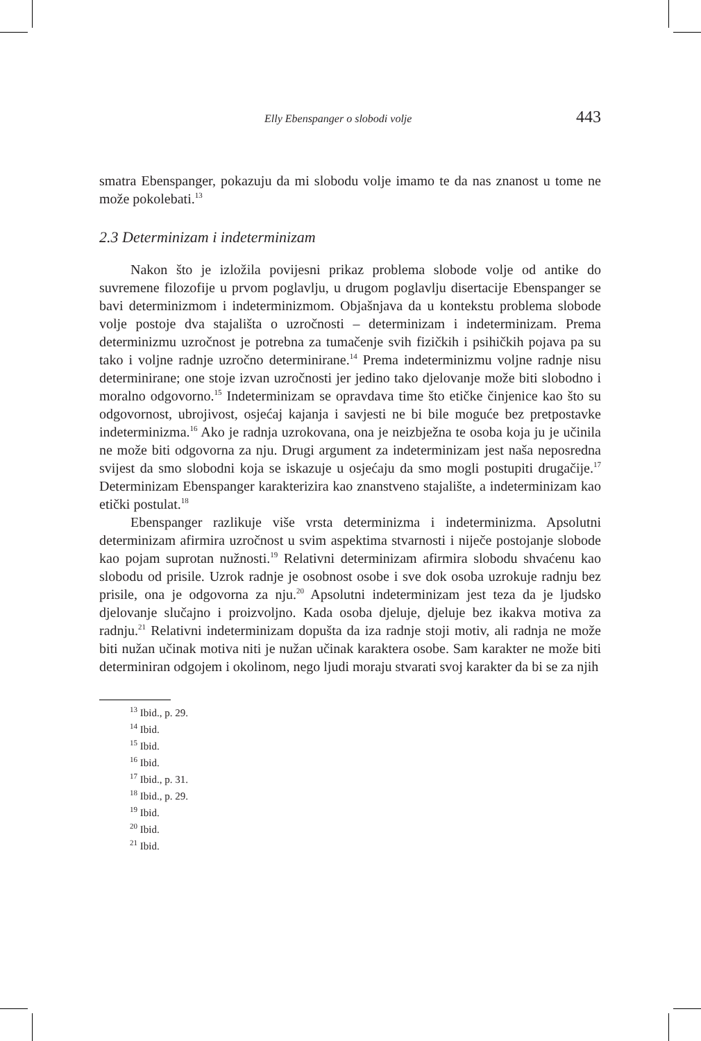Elly Ebenspanger o slobodi volje 443
smatra Ebenspanger, pokazuju da mi slobodu volje imamo te da nas znanost u tome ne može pokolebati.<sup>13</sup>
2.3 Determinizam i indeterminizam
Nakon što je izložila povijesni prikaz problema slobode volje od antike do suvremene filozofije u prvom poglavlju, u drugom poglavlju disertacije Ebenspanger se bavi determinizmom i indeterminizmom. Objašnjava da u kontekstu problema slobode volje postoje dva stajališta o uzročnosti – determinizam i indeterminizam. Prema determinizmu uzročnost je potrebna za tumačenje svih fizičkih i psihičkih pojava pa su tako i voljne radnje uzročno determinirane.<sup>14</sup> Prema indeterminizmu voljne radnje nisu determinirane; one stoje izvan uzročnosti jer jedino tako djelovanje može biti slobodno i moralno odgovorno.<sup>15</sup> Indeterminizam se opravdava time što etičke činjenice kao što su odgovornost, ubrojivost, osjećaj kajanja i savjesti ne bi bile moguće bez pretpostavke indeterminizma.<sup>16</sup> Ako je radnja uzrokovana, ona je neizbježna te osoba koja ju je učinila ne može biti odgovorna za nju. Drugi argument za indeterminizam jest naša neposredna svijest da smo slobodni koja se iskazuje u osjećaju da smo mogli postupiti drugačije.<sup>17</sup> Determinizam Ebenspanger karakterizira kao znanstveno stajalište, a indeterminizam kao etički postulat.<sup>18</sup>
Ebenspanger razlikuje više vrsta determinizma i indeterminizma. Apsolutni determinizam afirmira uzročnost u svim aspektima stvarnosti i niječe postojanje slobode kao pojam suprotan nužnosti.<sup>19</sup> Relativni determinizam afirmira slobodu shvaćenu kao slobodu od prisile. Uzrok radnje je osobnost osobe i sve dok osoba uzrokuje radnju bez prisile, ona je odgovorna za nju.<sup>20</sup> Apsolutni indeterminizam jest teza da je ljudsko djelovanje slučajno i proizvoljno. Kada osoba djeluje, djeluje bez ikakva motiva za radnju.<sup>21</sup> Relativni indeterminizam dopušta da iza radnje stoji motiv, ali radnja ne može biti nužan učinak motiva niti je nužan učinak karaktera osobe. Sam karakter ne može biti determiniran odgojem i okolinom, nego ljudi moraju stvarati svoj karakter da bi se za njih
<sup>13</sup> Ibid., p. 29.
<sup>14</sup> Ibid.
<sup>15</sup> Ibid.
<sup>16</sup> Ibid.
<sup>17</sup> Ibid., p. 31.
<sup>18</sup> Ibid., p. 29.
<sup>19</sup> Ibid.
<sup>20</sup> Ibid.
<sup>21</sup> Ibid.